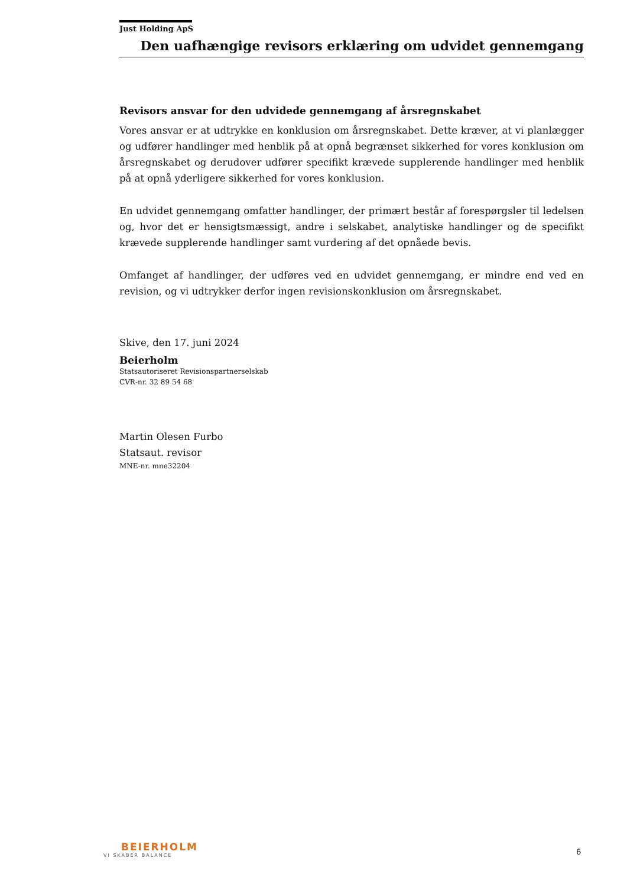Just Holding ApS
Den uafhængige revisors erklæring om udvidet gennemgang
Revisors ansvar for den udvidede gennemgang af årsregnskabet
Vores ansvar er at udtrykke en konklusion om årsregnskabet. Dette kræver, at vi planlægger og udfører handlinger med henblik på at opnå begrænset sikkerhed for vores konklusion om årsregnskabet og derudover udfører specifikt krævede supplerende handlinger med henblik på at opnå yderligere sikkerhed for vores konklusion.
En udvidet gennemgang omfatter handlinger, der primært består af forespørgsler til ledelsen og, hvor det er hensigtsmæssigt, andre i selskabet, analytiske handlinger og de specifikt krævede supplerende handlinger samt vurdering af det opnåede bevis.
Omfanget af handlinger, der udføres ved en udvidet gennemgang, er mindre end ved en revision, og vi udtrykker derfor ingen revisionskonklusion om årsregnskabet.
Skive, den 17. juni 2024
Beierholm
Statsautoriseret Revisionspartnerselskab
CVR-nr. 32 89 54 68
Martin Olesen Furbo
Statsaut. revisor
MNE-nr. mne32204
BEIERHOLM
VI SKABER BALANCE
6